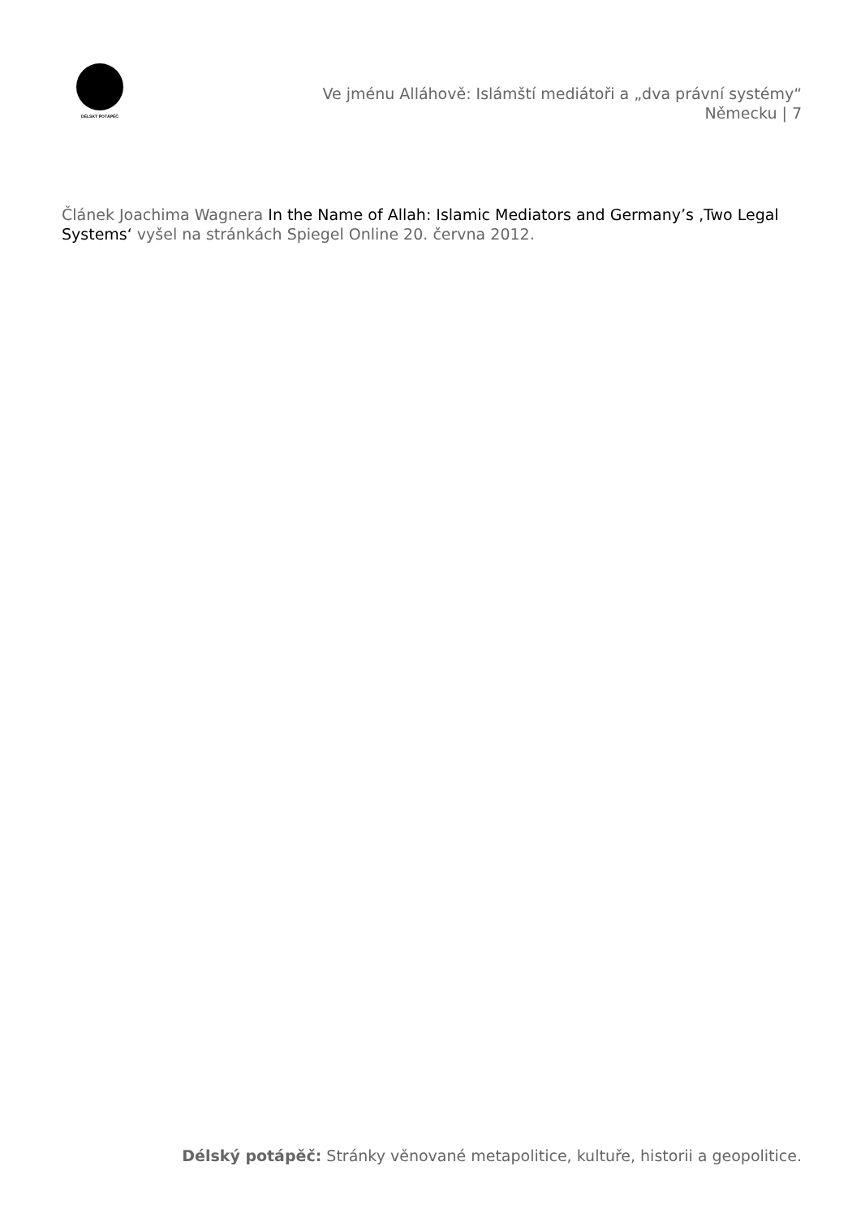DÉLSKÝ POTÁPĚČ
Ve jménu Alláhově: Islámští mediátoři a „dva právní systémy“
Německu | 7
Článek Joachima Wagnera In the Name of Allah: Islamic Mediators and Germany’s ‚Two Legal Systems‘ vyšel na stránkách Spiegel Online 20. června 2012.
Délský potápěč: Stránky věnované metapolitice, kultuře, historii a geopolitice.